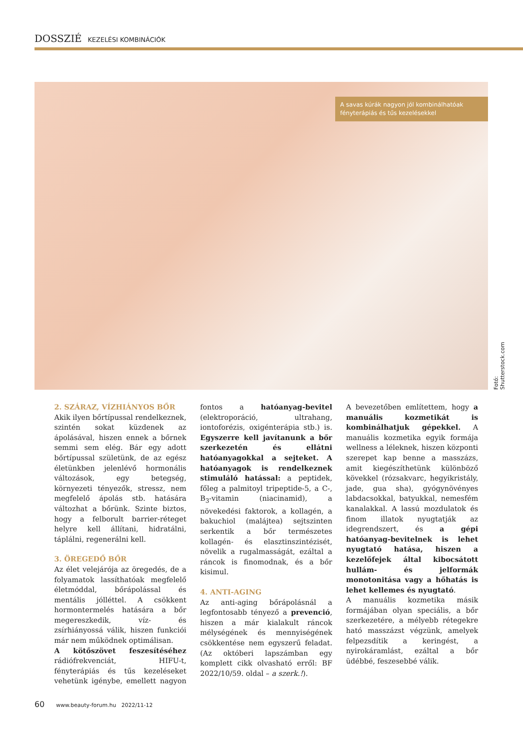DOSSZIÉ KEZELÉSI KOMBINÁCIÓK
A savas kúrák nagyon jól kombinálhatóak fényterápiás és tűs kezelésekkel
Fotó: Shutterstock.com
2. SZÁRAZ, VÍZHIÁNYOS BŐR
Akik ilyen bőrtípussal rendelkeznek, szintén sokat küzdenek az ápolásával, hiszen ennek a bőrnek semmi sem elég. Bár egy adott bőrtípussal születünk, de az egész életünkben jelenlévő hormonális változások, egy betegség, környezeti tényezők, stressz, nem megfelelő ápolás stb. hatására változhat a bőrünk. Szinte biztos, hogy a felborult barrier-réteget helyre kell állítani, hidratálni, táplálni, regenerálni kell.
3. ÖREGEDŐ BŐR
Az élet velejárója az öregedés, de a folyamatok lassíthatóak megfelelő életmóddal, bőrápolással és mentális jólléttel. A csökkent hormontermelés hatására a bőr megereszkedik, víz- és zsírhiányossá válik, hiszen funkciói már nem működnek optimálisan.
A kötőszövet feszesítéséhez rádiófrekvenciát, HIFU-t, fényterápiás és tűs kezeléseket vehetünk igénybe, emellett nagyon fontos a hatóanyag-bevitel (elektroporáció, ultrahang, iontoforézis, oxigénterápia stb.) is. Egyszerre kell javítanunk a bőr szerkezetén és ellátni hatóanyagokkal a sejteket. A hatóanyagok is rendelkeznek stimuláló hatással: a peptidek, főleg a palmitoyl tripeptide-5, a C-, B<sub>3</sub>-vitamin (niacinamid), a növekedési faktorok, a kollagén, a bakuchiol (malájtea) sejtszinten serkentik a bőr természetes kollagén- és elasztinszintézisét, növelik a rugalmasságát, ezáltal a ráncok is finomodnak, és a bőr kisimul.
4. ANTI-AGING
Az anti-aging bőrápolásnál a legfontosabb tényező a prevenció, hiszen a már kialakult ráncok mélységének és mennyiségének csökkentése nem egyszerű feladat. (Az októberi lapszámban egy komplett cikk olvasható erről: BF 2022/10/59. oldal – a szerk.!).
A bevezetőben említettem, hogy a manuális kozmetikát is kombinálhatjuk gépekkel. A manuális kozmetika egyik formája wellness a léleknek, hiszen központi szerepet kap benne a masszázs, amit kiegészíthetünk különböző kövekkel (rózsakvarc, hegyikristály, jade, gua sha), gyógynövényes labdacsokkal, batyukkal, nemesfém kanalakkal. A lassú mozdulatok és finom illatok nyugtatják az idegrendszert, és a gépi hatóanyag-bevitelnek is lehet nyugtató hatása, hiszen a kezelőfejek által kibocsátott hullám- és jelformák monotonitása vagy a hőhatás is lehet kellemes és nyugtató.
A manuális kozmetika másik formájában olyan speciális, a bőr szerkezetére, a mélyebb rétegekre ható masszázst végzünk, amelyek felpezsdítik a keringést, a nyirokáramlást, ezáltal a bőr üdébbé, feszesebbé válik.
60 www.beauty-forum.hu 2022/11-12